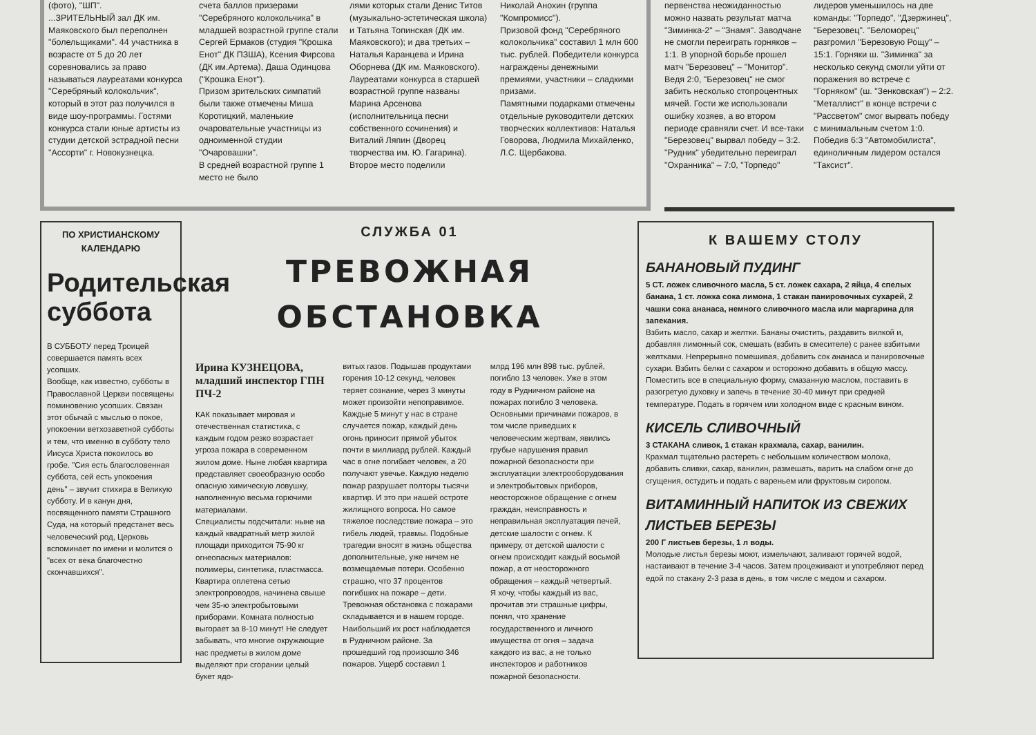(фото), "ШП".
...ЗРИТЕЛЬНЫЙ зал ДК им. Маяковского был переполнен "болельщиками". 44 участника в возрасте от 5 до 20 лет соревновались за право называться лауреатами конкурса "Серебряный колокольчик", который в этот раз получился в виде шоу-программы. Гостями конкурса стали юные артисты из студии детской эстрадной песни "Ассорти" г. Новокузнецка.
счета баллов призерами "Серебряного колокольчика" в младшей возрастной группе стали Сергей Ермаков (студия "Крошка Енот" ДК ПЗША), Ксения Фирсова (ДК им.Артема), Даша Одинцова ("Крошка Енот").
Призом зрительских симпатий были также отмечены Миша Коротицкий, маленькие очаровательные участницы из одноименной студии "Очаровашки".
В средней возрастной группе 1 место не было
лями которых стали Денис Титов (музыкально-эстетическая школа) и Татьяна Топинская (ДК им. Маяковского); и два третьих – Наталья Каранцева и Ирина Оборнева (ДК им. Маяковского).
Лауреатами конкурса в старшей возрастной группе названы Марина Арсенова (исполнительница песни собственного сочинения) и Виталий Ляпин (Дворец творчества им. Ю. Гагарина). Второе место поделили
Николай Анохин (группа "Компромисс").
Призовой фонд "Серебряного колокольчика" составил 1 млн 600 тыс. рублей. Победители конкурса награждены денежными премиями, участники – сладкими призами.
Памятными подарками отмечены отдельные руководители детских творческих коллективов: Наталья Говорова, Людмила Михайленко, Л.С. Щербакова.
первенства неожиданностью можно назвать результат матча "Зиминка-2" – "Знамя". Заводчане не смогли переиграть горняков – 1:1. В упорной борьбе прошел матч "Березовец" – "Монитор". Ведя 2:0, "Березовец" не смог забить несколько стопроцентных мячей. Гости же использовали ошибку хозяев, а во втором периоде сравняли счет. И все-таки "Березовец" вырвал победу – 3:2. "Рудник" убедительно переиграл "Охранника" – 7:0, "Торпедо"
лидеров уменьшилось на две команды: "Торпедо", "Дзержинец", "Березовец". "Беломорец" разгромил "Березовую Рощу" – 15:1. Горняки ш. "Зиминка" за несколько секунд смогли уйти от поражения во встрече с "Горняком" (ш. "Зенковская") – 2:2. "Металлист" в конце встречи с "Рассветом" смог вырвать победу с минимальным счетом 1:0. Победив 6:3 "Автомобилиста", единоличным лидером остался "Таксист".
ПО ХРИСТИАНСКОМУ КАЛЕНДАРЮ
Родительская суббота
В СУББОТУ перед Троицей совершается память всех усопших.
Вообще, как известно, субботы в Православной Церкви посвящены поминовению усопших. Связан этот обычай с мыслью о покое, упокоении ветхозаветной субботы и тем, что именно в субботу тело Иисуса Христа покоилось во гробе. "Сия есть благословенная суббота, сей есть упокоения день" – звучит стихира в Великую субботу. И в канун дня, посвященного памяти Страшного Суда, на который предстанет весь человеческий род, Церковь вспоминает по имени и молится о "всех от века благочестно скончавшихся".
СЛУЖБА 01
ТРЕВОЖНАЯ ОБСТАНОВКА
Ирина КУЗНЕЦОВА, младший инспектор ГПН ПЧ-2
КАК показывает мировая и отечественная статистика, с каждым годом резко возрастает угроза пожара в современном жилом доме. Ныне любая квартира представляет своеобразную особо опасную химическую ловушку, наполненную весьма горючими материалами.
Специалисты подсчитали: ныне на каждый квадратный метр жилой площади приходится 75-90 кг огнеопасных материалов: полимеры, синтетика, пластмасса. Квартира оплетена сетью электропроводов, начинена свыше чем 35-ю электробытовыми приборами. Комната полностью выгорает за 8-10 минут! Не следует забывать, что многие окружающие нас предметы в жилом доме выделяют при сгорании целый букет ядо-
витых газов. Подышав продуктами горения 10-12 секунд, человек теряет сознание, через 3 минуты может произойти непоправимое.
Каждые 5 минут у нас в стране случается пожар, каждый день огонь приносит прямой убыток почти в миллиард рублей. Каждый час в огне погибает человек, а 20 получают увечье. Каждую неделю пожар разрушает полторы тысячи квартир. И это при нашей остроте жилищного вопроса. Но самое тяжелое последствие пожара – это гибель людей, травмы. Подобные трагедии вносят в жизнь общества дополнительные, уже ничем не возмещаемые потери. Особенно страшно, что 37 процентов погибших на пожаре – дети.
Тревожная обстановка с пожарами складывается и в нашем городе. Наибольший их рост наблюдается в Рудничном районе. За прошедший год произошло 346 пожаров. Ущерб составил 1
млрд 196 млн 898 тыс. рублей, погибло 13 человек. Уже в этом году в Рудничном районе на пожарах погибло 3 человека.
Основными причинами пожаров, в том числе приведших к человеческим жертвам, явились грубые нарушения правил пожарной безопасности при эксплуатации электрооборудования и электробытовых приборов, неосторожное обращение с огнем граждан, неисправность и неправильная эксплуатация печей, детские шалости с огнем. К примеру, от детской шалости с огнем происходит каждый восьмой пожар, а от неосторожного обращения – каждый четвертый.
Я хочу, чтобы каждый из вас, прочитав эти страшные цифры, понял, что хранение государственного и личного имущества от огня – задача каждого из вас, а не только инспекторов и работников пожарной безопасности.
К ВАШЕМУ СТОЛУ
БАНАНОВЫЙ ПУДИНГ
5 СТ. ложек сливочного масла, 5 ст. ложек сахара, 2 яйца, 4 спелых банана, 1 ст. ложка сока лимона, 1 стакан панировочных сухарей, 2 чашки сока ананаса, немного сливочного масла или маргарина для запекания.
Взбить масло, сахар и желтки. Бананы очистить, раздавить вилкой и, добавляя лимонный сок, смешать (взбить в смесителе) с ранее взбитыми желтками. Непрерывно помешивая, добавить сок ананаса и панировочные сухари. Взбить белки с сахаром и осторожно добавить в общую массу. Поместить все в специальную форму, смазанную маслом, поставить в разогретую духовку и запечь в течение 30-40 минут при средней температуре. Подать в горячем или холодном виде с красным вином.
КИСЕЛЬ СЛИВОЧНЫЙ
3 СТАКАНА сливок, 1 стакан крахмала, сахар, ванилин.
Крахмал тщательно растереть с небольшим количеством молока, добавить сливки, сахар, ванилин, размешать, варить на слабом огне до сгущения, остудить и подать с вареньем или фруктовым сиропом.
ВИТАМИННЫЙ НАПИТОК ИЗ СВЕЖИХ ЛИСТЬЕВ БЕРЕЗЫ
200 Г листьев березы, 1 л воды.
Молодые листья березы моют, измельчают, заливают горячей водой, настаивают в течение 3-4 часов. Затем процеживают и употребляют перед едой по стакану 2-3 раза в день, в том числе с медом и сахаром.